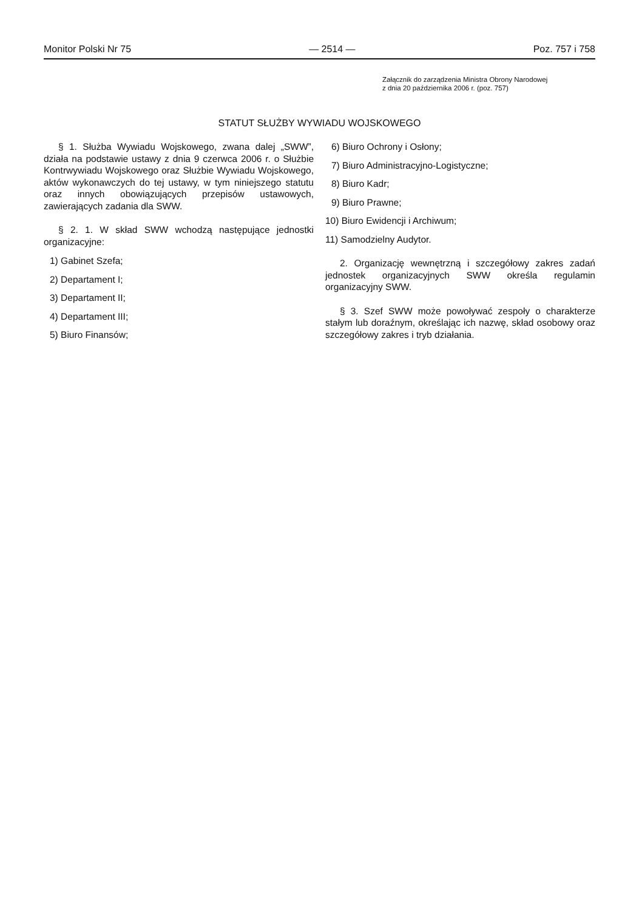Monitor Polski Nr 75 — 2514 — Poz. 757 i 758
Załącznik do zarządzenia Ministra Obrony Narodowej
z dnia 20 października 2006 r. (poz. 757)
STATUT SŁUŻBY WYWIADU WOJSKOWEGO
§ 1. Służba Wywiadu Wojskowego, zwana dalej „SWW”, działa na podstawie ustawy z dnia 9 czerwca 2006 r. o Służbie Kontrwywiadu Wojskowego oraz Służbie Wywiadu Wojskowego, aktów wykonawczych do tej ustawy, w tym niniejszego statutu oraz innych obowiązujących przepisów ustawowych, zawierających zadania dla SWW.
§ 2. 1. W skład SWW wchodzą następujące jednostki organizacyjne:
1) Gabinet Szefa;
2) Departament I;
3) Departament II;
4) Departament III;
5) Biuro Finansów;
6) Biuro Ochrony i Osłony;
7) Biuro Administracyjno-Logistyczne;
8) Biuro Kadr;
9) Biuro Prawne;
10) Biuro Ewidencji i Archiwum;
11) Samodzielny Audytor.
2. Organizację wewnętrzną i szczegółowy zakres zadań jednostek organizacyjnych SWW określa regulamin organizacyjny SWW.
§ 3. Szef SWW może powoływać zespoły o charakterze stałym lub doraźnym, określając ich nazwę, skład osobowy oraz szczegółowy zakres i tryb działania.